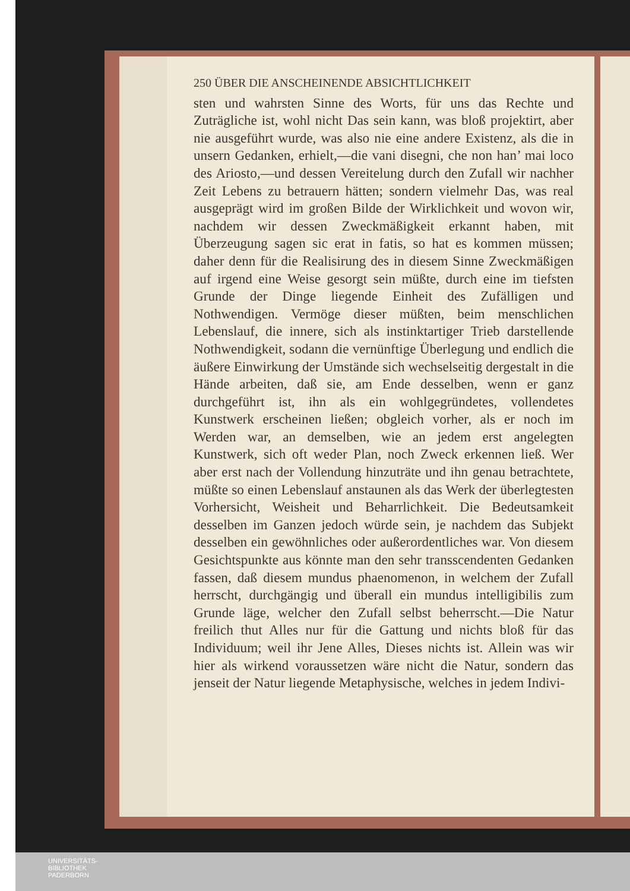250 ÜBER DIE ANSCHEINENDE ABSICHTLICHKEIT
sten und wahrsten Sinne des Worts, für uns das Rechte und Zuträgliche ist, wohl nicht Das sein kann, was bloß projektirt, aber nie ausgeführt wurde, was also nie eine andere Existenz, als die in unsern Gedanken, erhielt,—die vani disegni, che non han’ mai loco des Ariosto,—und dessen Vereitelung durch den Zufall wir nachher Zeit Lebens zu betrauern hätten; sondern vielmehr Das, was real ausgeprägt wird im großen Bilde der Wirklichkeit und wovon wir, nachdem wir dessen Zweckmäßigkeit erkannt haben, mit Überzeugung sagen sic erat in fatis, so hat es kommen müssen; daher denn für die Realisirung des in diesem Sinne Zweckmäßigen auf irgend eine Weise gesorgt sein müßte, durch eine im tiefsten Grunde der Dinge liegende Einheit des Zufälligen und Nothwendigen. Vermöge dieser müßten, beim menschlichen Lebenslauf, die innere, sich als instinktartiger Trieb darstellende Nothwendigkeit, sodann die vernünftige Überlegung und endlich die äußere Einwirkung der Umstände sich wechselseitig dergestalt in die Hände arbeiten, daß sie, am Ende desselben, wenn er ganz durchgeführt ist, ihn als ein wohlgegründetes, vollendetes Kunstwerk erscheinen ließen; obgleich vorher, als er noch im Werden war, an demselben, wie an jedem erst angelegten Kunstwerk, sich oft weder Plan, noch Zweck erkennen ließ. Wer aber erst nach der Vollendung hinzuträte und ihn genau betrachtete, müßte so einen Lebenslauf anstaunen als das Werk der überlegtesten Vorhersicht, Weisheit und Beharrlichkeit. Die Bedeutsamkeit desselben im Ganzen jedoch würde sein, je nachdem das Subjekt desselben ein gewöhnliches oder außerordentliches war. Von diesem Gesichtspunkte aus könnte man den sehr transscendenten Gedanken fassen, daß diesem mundus phaenomenon, in welchem der Zufall herrscht, durchgängig und überall ein mundus intelligibilis zum Grunde läge, welcher den Zufall selbst beherrscht.—Die Natur freilich thut Alles nur für die Gattung und nichts bloß für das Individuum; weil ihr Jene Alles, Dieses nichts ist. Allein was wir hier als wirkend voraussetzen wäre nicht die Natur, sondern das jenseit der Natur liegende Metaphysische, welches in jedem Indivi-
UNIVERSITÄTS-
BIBLIOTHEK
PADERBORN